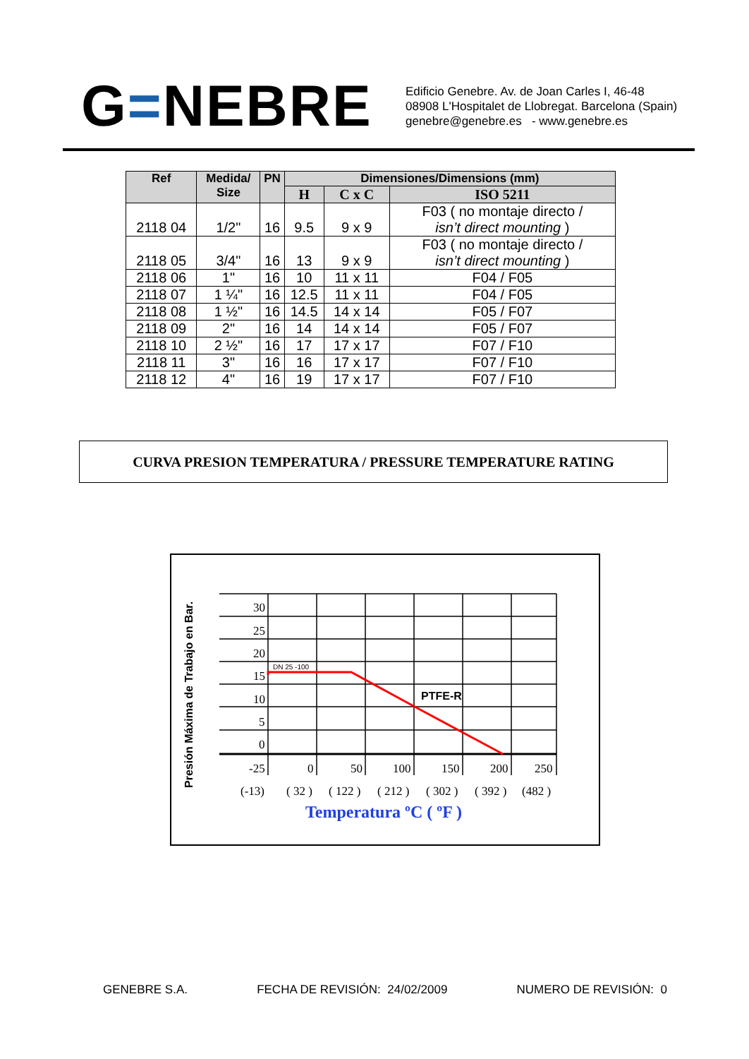G=NEBRE
Edificio Genebre. Av. de Joan Carles I, 46-48
08908 L'Hospitalet de Llobregat. Barcelona (Spain)
genebre@genebre.es - www.genebre.es
| Ref | Medida/ Size | PN | Dimensiones/Dimensions (mm) | | |
| --- | --- | --- | --- | --- | --- |
| | | | H | C x C | ISO 5211 |
| 2118 04 | 1/2" | 16 | 9.5 | 9 x 9 | F03 ( no montaje directo / isn’t direct mounting ) |
| 2118 05 | 3/4" | 16 | 13 | 9 x 9 | F03 ( no montaje directo / isn’t direct mounting ) |
| 2118 06 | 1" | 16 | 10 | 11 x 11 | F04 / F05 |
| 2118 07 | 1 ¼" | 16 | 12.5 | 11 x 11 | F04 / F05 |
| 2118 08 | 1 ½" | 16 | 14.5 | 14 x 14 | F05 / F07 |
| 2118 09 | 2" | 16 | 14 | 14 x 14 | F05 / F07 |
| 2118 10 | 2 ½" | 16 | 17 | 17 x 17 | F07 / F10 |
| 2118 11 | 3" | 16 | 16 | 17 x 17 | F07 / F10 |
| 2118 12 | 4" | 16 | 19 | 17 x 17 | F07 / F10 |
CURVA PRESION TEMPERATURA / PRESSURE TEMPERATURE RATING
Presión Máxima de Trabajo en Bar.
30
25
20
15
10
5
0
-25
0
50
100
150
200
250
DN 25 -100
PTFE-R
(-13)
( 32 )
( 122 )
( 212 )
( 302 )
( 392 )
(482 )
Temperatura ºC ( ºF )
GENEBRE S.A. FECHA DE REVISIÓN: 24/02/2009 NUMERO DE REVISIÓN: 0